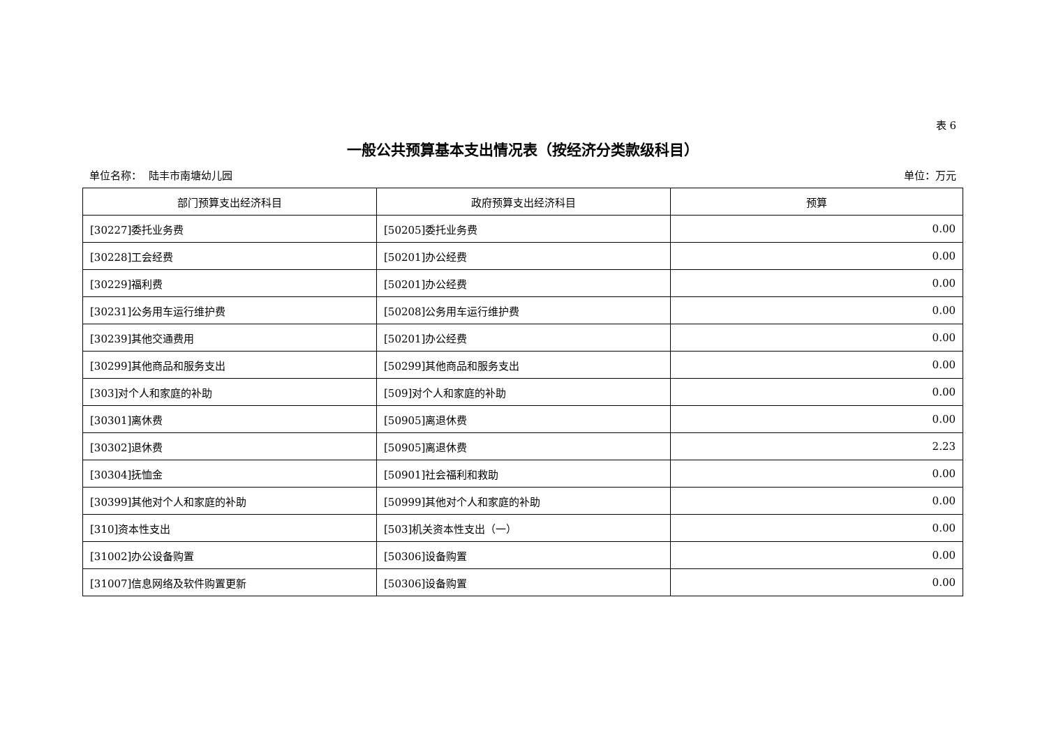表 6
一般公共预算基本支出情况表（按经济分类款级科目）
单位名称： 陆丰市南塘幼儿园 单位：万元
| 部门预算支出经济科目 | 政府预算支出经济科目 | 预算 |
| --- | --- | --- |
| [30227]委托业务费 | [50205]委托业务费 | 0.00 |
| [30228]工会经费 | [50201]办公经费 | 0.00 |
| [30229]福利费 | [50201]办公经费 | 0.00 |
| [30231]公务用车运行维护费 | [50208]公务用车运行维护费 | 0.00 |
| [30239]其他交通费用 | [50201]办公经费 | 0.00 |
| [30299]其他商品和服务支出 | [50299]其他商品和服务支出 | 0.00 |
| [303]对个人和家庭的补助 | [509]对个人和家庭的补助 | 0.00 |
| [30301]离休费 | [50905]离退休费 | 0.00 |
| [30302]退休费 | [50905]离退休费 | 2.23 |
| [30304]抚恤金 | [50901]社会福利和救助 | 0.00 |
| [30399]其他对个人和家庭的补助 | [50999]其他对个人和家庭的补助 | 0.00 |
| [310]资本性支出 | [503]机关资本性支出（一） | 0.00 |
| [31002]办公设备购置 | [50306]设备购置 | 0.00 |
| [31007]信息网络及软件购置更新 | [50306]设备购置 | 0.00 |